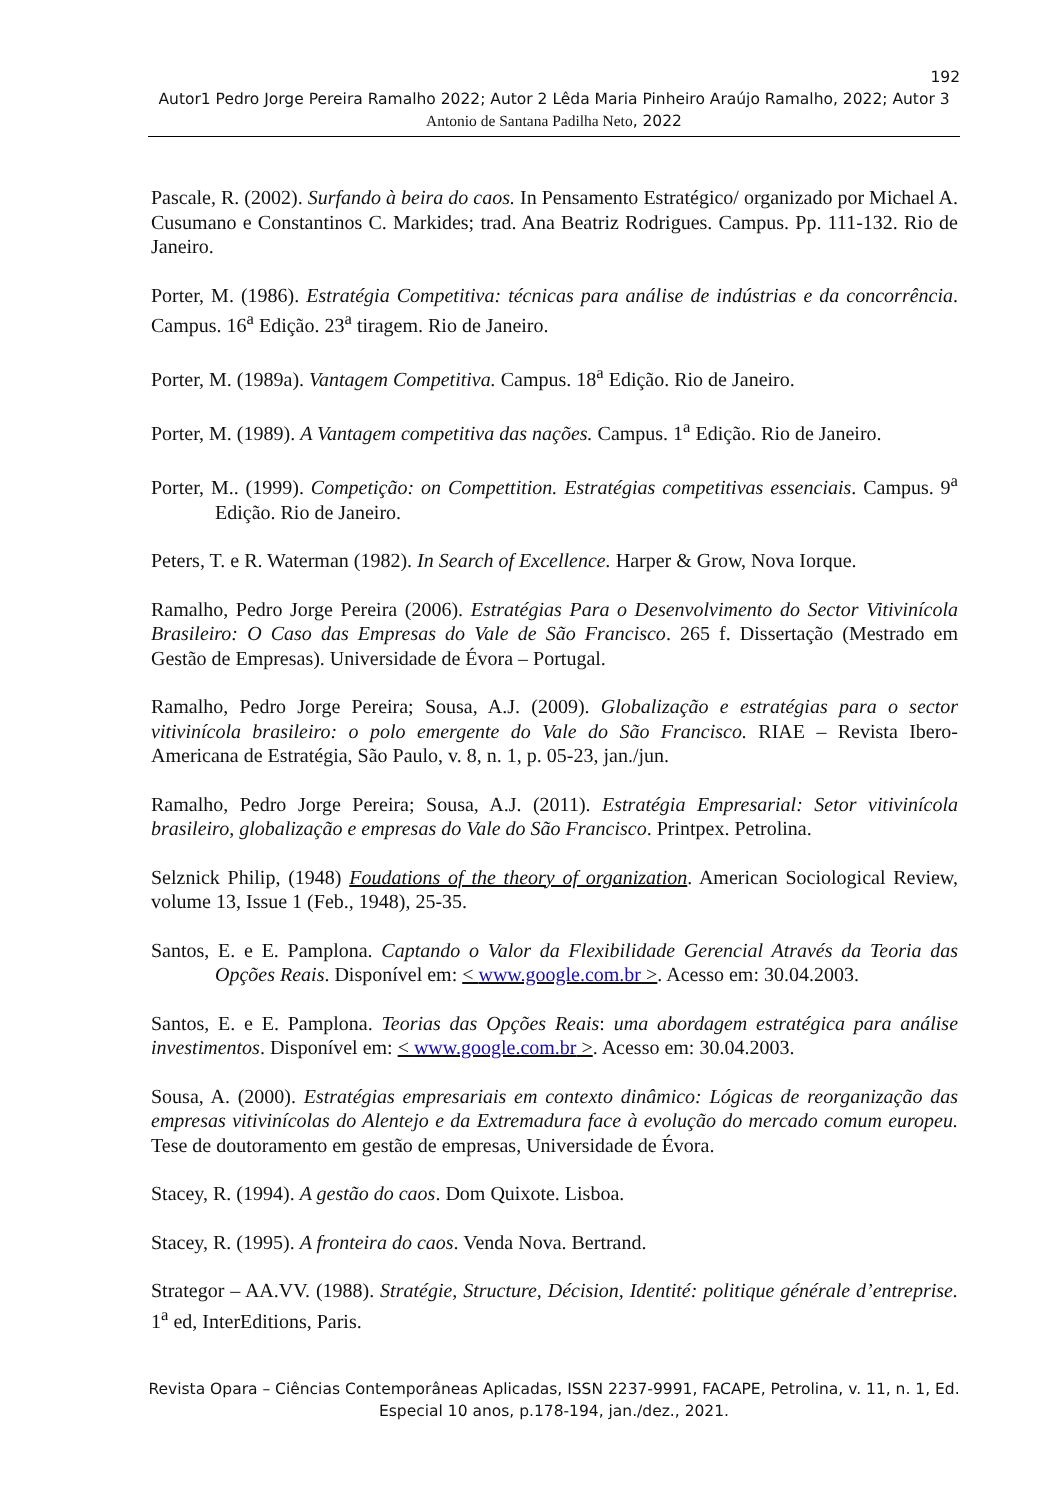192
Autor1 Pedro Jorge Pereira Ramalho 2022; Autor 2 Lêda Maria Pinheiro Araújo Ramalho, 2022; Autor 3 Antonio de Santana Padilha Neto, 2022
Pascale, R. (2002). Surfando à beira do caos. In Pensamento Estratégico/ organizado por Michael A. Cusumano e Constantinos C. Markides; trad. Ana Beatriz Rodrigues. Campus. Pp. 111-132. Rio de Janeiro.
Porter, M. (1986). Estratégia Competitiva: técnicas para análise de indústrias e da concorrência. Campus. 16<sup>a</sup> Edição. 23<sup>a</sup> tiragem. Rio de Janeiro.
Porter, M. (1989a). Vantagem Competitiva. Campus. 18<sup>a</sup> Edição. Rio de Janeiro.
Porter, M. (1989). A Vantagem competitiva das nações. Campus. 1<sup>a</sup> Edição. Rio de Janeiro.
Porter, M.. (1999). Competição: on Compettition. Estratégias competitivas essenciais. Campus. 9<sup>a</sup> Edição. Rio de Janeiro.
Peters, T. e R. Waterman (1982). In Search of Excellence. Harper & Grow, Nova Iorque.
Ramalho, Pedro Jorge Pereira (2006). Estratégias Para o Desenvolvimento do Sector Vitivinícola Brasileiro: O Caso das Empresas do Vale de São Francisco. 265 f. Dissertação (Mestrado em Gestão de Empresas). Universidade de Évora – Portugal.
Ramalho, Pedro Jorge Pereira; Sousa, A.J. (2009). Globalização e estratégias para o sector vitivinícola brasileiro: o polo emergente do Vale do São Francisco. RIAE – Revista Ibero-Americana de Estratégia, São Paulo, v. 8, n. 1, p. 05-23, jan./jun.
Ramalho, Pedro Jorge Pereira; Sousa, A.J. (2011). Estratégia Empresarial: Setor vitivinícola brasileiro, globalização e empresas do Vale do São Francisco. Printpex. Petrolina.
Selznick Philip, (1948) Foudations of the theory of organization. American Sociological Review, volume 13, Issue 1 (Feb., 1948), 25-35.
Santos, E. e E. Pamplona. Captando o Valor da Flexibilidade Gerencial Através da Teoria das Opções Reais. Disponível em: < www.google.com.br >. Acesso em: 30.04.2003.
Santos, E. e E. Pamplona. Teorias das Opções Reais: uma abordagem estratégica para análise investimentos. Disponível em: < www.google.com.br >. Acesso em: 30.04.2003.
Sousa, A. (2000). Estratégias empresariais em contexto dinâmico: Lógicas de reorganização das empresas vitivinícolas do Alentejo e da Extremadura face à evolução do mercado comum europeu. Tese de doutoramento em gestão de empresas, Universidade de Évora.
Stacey, R. (1994). A gestão do caos. Dom Quixote. Lisboa.
Stacey, R. (1995). A fronteira do caos. Venda Nova. Bertrand.
Strategor – AA.VV. (1988). Stratégie, Structure, Décision, Identité: politique générale d’entreprise. 1<sup>a</sup> ed, InterEditions, Paris.
Revista Opara – Ciências Contemporâneas Aplicadas, ISSN 2237-9991, FACAPE, Petrolina, v. 11, n. 1, Ed. Especial 10 anos, p.178-194, jan./dez., 2021.